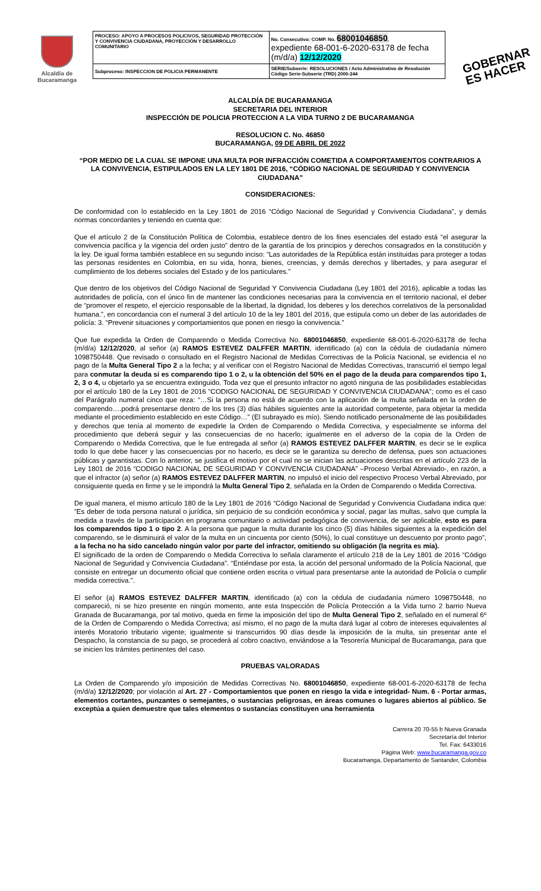Alcaldía de
Bucaramanga
| PROCESO: APOYO A PROCESOS POLICIVOS, SEGURIDAD PROTECCIÓN Y CONVIVENCIA CIUDADANA, PROYECCIÓN Y DESARROLLO COMUNITARIO | No. Consecutivo: COMP. No. 68001046850 , expediente 68-001-6-2020-63178 de fecha (m/d/a) 12/12/2020 |
| Subproceso: INSPECCION DE POLICIA PERMANENTE | SERIE/Subserie: RESOLUCIONES / Acto Administrativo de Resolución Código Serie-Subserie (TRD) 2000-244 |
GOBERNAR
ES HACER
ALCALDÍA DE BUCARAMANGA
SECRETARIA DEL INTERIOR
INSPECCIÓN DE POLICIA PROTECCION A LA VIDA TURNO 2 DE BUCARAMANGA
RESOLUCION C. No. 46850
BUCARAMANGA, 09 DE ABRIL DE 2022
“POR MEDIO DE LA CUAL SE IMPONE UNA MULTA POR INFRACCIÓN COMETIDA A COMPORTAMIENTOS CONTRARIOS A LA CONVIVENCIA, ESTIPULADOS EN LA LEY 1801 DE 2016, “CÓDIGO NACIONAL DE SEGURIDAD Y CONVIVENCIA CIUDADANA”
CONSIDERACIONES:
De conformidad con lo establecido en la Ley 1801 de 2016 “Código Nacional de Seguridad y Convivencia Ciudadana”, y demás normas concordantes y teniendo en cuenta que:
Que el artículo 2 de la Constitución Política de Colombia, establece dentro de los fines esenciales del estado está “el asegurar la convivencia pacífica y la vigencia del orden justo” dentro de la garantía de los principios y derechos consagrados en la constitución y la ley. De igual forma también establece en su segundo inciso: “Las autoridades de la República están instituidas para proteger a todas las personas residentes en Colombia, en su vida, honra, bienes, creencias, y demás derechos y libertades, y para asegurar el cumplimiento de los deberes sociales del Estado y de los particulares.”
Que dentro de los objetivos del Código Nacional de Seguridad Y Convivencia Ciudadana (Ley 1801 del 2016), aplicable a todas las autoridades de policía, con el único fin de mantener las condiciones necesarias para la convivencia en el territorio nacional, el deber de “promover el respeto, el ejercicio responsable de la libertad, la dignidad, los deberes y los derechos correlativos de la personalidad humana.”, en concordancia con el numeral 3 del artículo 10 de la ley 1801 del 2016, que estipula como un deber de las autoridades de policía: 3. “Prevenir situaciones y comportamientos que ponen en riesgo la convivencia.”
Que fue expedida la Orden de Comparendo o Medida Correctiva No. 68001046850, expediente 68-001-6-2020-63178 de fecha (m/d/a) 12/12/2020, al señor (a) RAMOS ESTEVEZ DALFFER MARTIN, identificado (a) con la cédula de ciudadanía número 1098750448. Que revisado o consultado en el Registro Nacional de Medidas Correctivas de la Policía Nacional, se evidencia el no pago de la Multa General Tipo 2 a la fecha; y al verificar con el Registro Nacional de Medidas Correctivas, transcurrió el tiempo legal para conmutar la deuda si es comparendo tipo 1 o 2, u la obtención del 50% en el pago de la deuda para comparendos tipo 1, 2, 3 o 4, u objetarlo ya se encuentra extinguido. Toda vez que el presunto infractor no agotó ninguna de las posibilidades establecidas por el artículo 180 de la Ley 1801 de 2016 “CODIGO NACIONAL DE SEGURIDAD Y CONVIVENCIA CIUDADANA”; como es el caso del Parágrafo numeral cinco que reza: “…Si la persona no está de acuerdo con la aplicación de la multa señalada en la orden de comparendo….podrá presentarse dentro de los tres (3) días hábiles siguientes ante la autoridad competente, para objetar la medida mediante el procedimiento establecido en este Código…” (El subrayado es mío). Siendo notificado personalmente de las posibilidades y derechos que tenía al momento de expedirle la Orden de Comparendo o Medida Correctiva, y especialmente se informa del procedimiento que deberá seguir y las consecuencias de no hacerlo; igualmente en el adverso de la copia de la Orden de Comparendo o Medida Correctiva, que le fue entregada al señor (a) RAMOS ESTEVEZ DALFFER MARTIN, es decir se le explica todo lo que debe hacer y las consecuencias por no hacerlo, es decir se le garantiza su derecho de defensa, pues son actuaciones públicas y garantistas. Con lo anterior, se justifica el motivo por el cual no se inician las actuaciones descritas en el artículo 223 de la Ley 1801 de 2016 “CODIGO NACIONAL DE SEGURIDAD Y CONVIVENCIA CIUDADANA” –Proceso Verbal Abreviado-, en razón, a que el infractor (a) señor (a) RAMOS ESTEVEZ DALFFER MARTIN, no impulsó el inicio del respectivo Proceso Verbal Abreviado, por consiguiente queda en firme y se le impondrá la Multa General Tipo 2, señalada en la Orden de Comparendo o Medida Correctiva.
De igual manera, el mismo artículo 180 de la Ley 1801 de 2016 “Código Nacional de Seguridad y Convivencia Ciudadana indica que: “Es deber de toda persona natural o jurídica, sin perjuicio de su condición económica y social, pagar las multas, salvo que cumpla la medida a través de la participación en programa comunitario o actividad pedagógica de convivencia, de ser aplicable, esto es para los comparendos tipo 1 o tipo 2. A la persona que pague la multa durante los cinco (5) días hábiles siguientes a la expedición del comparendo, se le disminuirá el valor de la multa en un cincuenta por ciento (50%), lo cual constituye un descuento por pronto pago”, a la fecha no ha sido cancelado ningún valor por parte del infractor, omitiendo su obligación (la negrita es mía).
El significado de la orden de Comparendo o Medida Correctiva lo señala claramente el artículo 218 de la Ley 1801 de 2016 “Código Nacional de Seguridad y Convivencia Ciudadana”. “Entiéndase por esta, la acción del personal uniformado de la Policía Nacional, que consiste en entregar un documento oficial que contiene orden escrita o virtual para presentarse ante la autoridad de Policía o cumplir medida correctiva.”.
El señor (a) RAMOS ESTEVEZ DALFFER MARTIN, identificado (a) con la cédula de ciudadanía número 1098750448, no compareció, ni se hizo presente en ningún momento, ante esta Inspección de Policía Protección a la Vida turno 2 barrio Nueva Granada de Bucaramanga, por tal motivo, queda en firme la imposición del tipo de Multa General Tipo 2, señalado en el numeral 6º de la Orden de Comparendo o Medida Correctiva; así mismo, el no pago de la multa dará lugar al cobro de intereses equivalentes al interés Moratorio tributario vigente; igualmente si transcurridos 90 días desde la imposición de la multa, sin presentar ante el Despacho, la constancia de su pago, se procederá al cobro coactivo, enviándose a la Tesorería Municipal de Bucaramanga, para que se inicien los trámites pertinentes del caso.
PRUEBAS VALORADAS
La Orden de Comparendo y/o imposición de Medidas Correctivas No. 68001046850, expediente 68-001-6-2020-63178 de fecha (m/d/a) 12/12/2020; por violación al Art. 27 - Comportamientos que ponen en riesgo la vida e integridad- Num. 6 - Portar armas, elementos cortantes, punzantes o semejantes, o sustancias peligrosas, en áreas comunes o lugares abiertos al público. Se exceptúa a quien demuestre que tales elementos o sustancias constituyen una herramienta
Carrera 20 70-55 b Nueva Granada
Secretaría del Interior
Tel. Fax: 6433016
Página Web: www.bucaramanga.gov.co
Bucaramanga, Departamento de Santander, Colombia